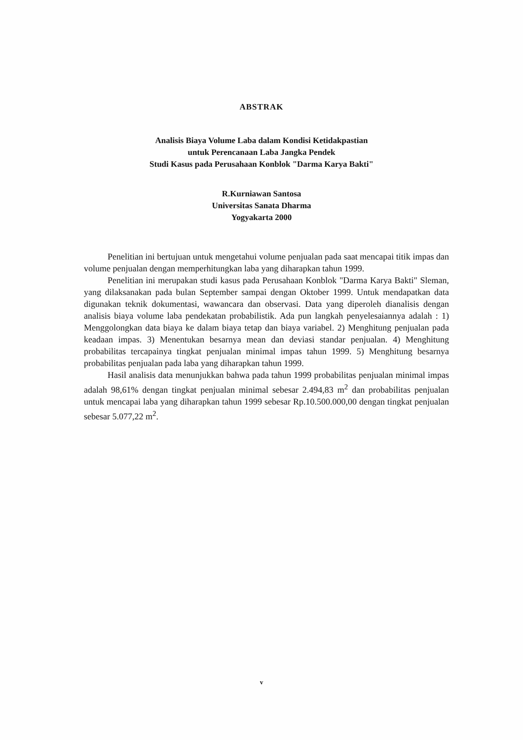ABSTRAK
Analisis Biaya Volume Laba dalam Kondisi Ketidakpastian
untuk Perencanaan Laba Jangka Pendek
Studi Kasus pada Perusahaan Konblok "Darma Karya Bakti"
R.Kurniawan Santosa
Universitas Sanata Dharma
Yogyakarta 2000
Penelitian ini bertujuan untuk mengetahui volume penjualan pada saat mencapai titik impas dan volume penjualan dengan memperhitungkan laba yang diharapkan tahun 1999.
Penelitian ini merupakan studi kasus pada Perusahaan Konblok "Darma Karya Bakti" Sleman, yang dilaksanakan pada bulan September sampai dengan Oktober 1999. Untuk mendapatkan data digunakan teknik dokumentasi, wawancara dan observasi. Data yang diperoleh dianalisis dengan analisis biaya volume laba pendekatan probabilistik. Ada pun langkah penyelesaiannya adalah : 1) Menggolongkan data biaya ke dalam biaya tetap dan biaya variabel. 2) Menghitung penjualan pada keadaan impas. 3) Menentukan besarnya mean dan deviasi standar penjualan. 4) Menghitung probabilitas tercapainya tingkat penjualan minimal impas tahun 1999. 5) Menghitung besarnya probabilitas penjualan pada laba yang diharapkan tahun 1999.
Hasil analisis data menunjukkan bahwa pada tahun 1999 probabilitas penjualan minimal impas adalah 98,61% dengan tingkat penjualan minimal sebesar 2.494,83 m<sup>2</sup> dan probabilitas penjualan untuk mencapai laba yang diharapkan tahun 1999 sebesar Rp.10.500.000,00 dengan tingkat penjualan sebesar 5.077,22 m<sup>2</sup>.
v